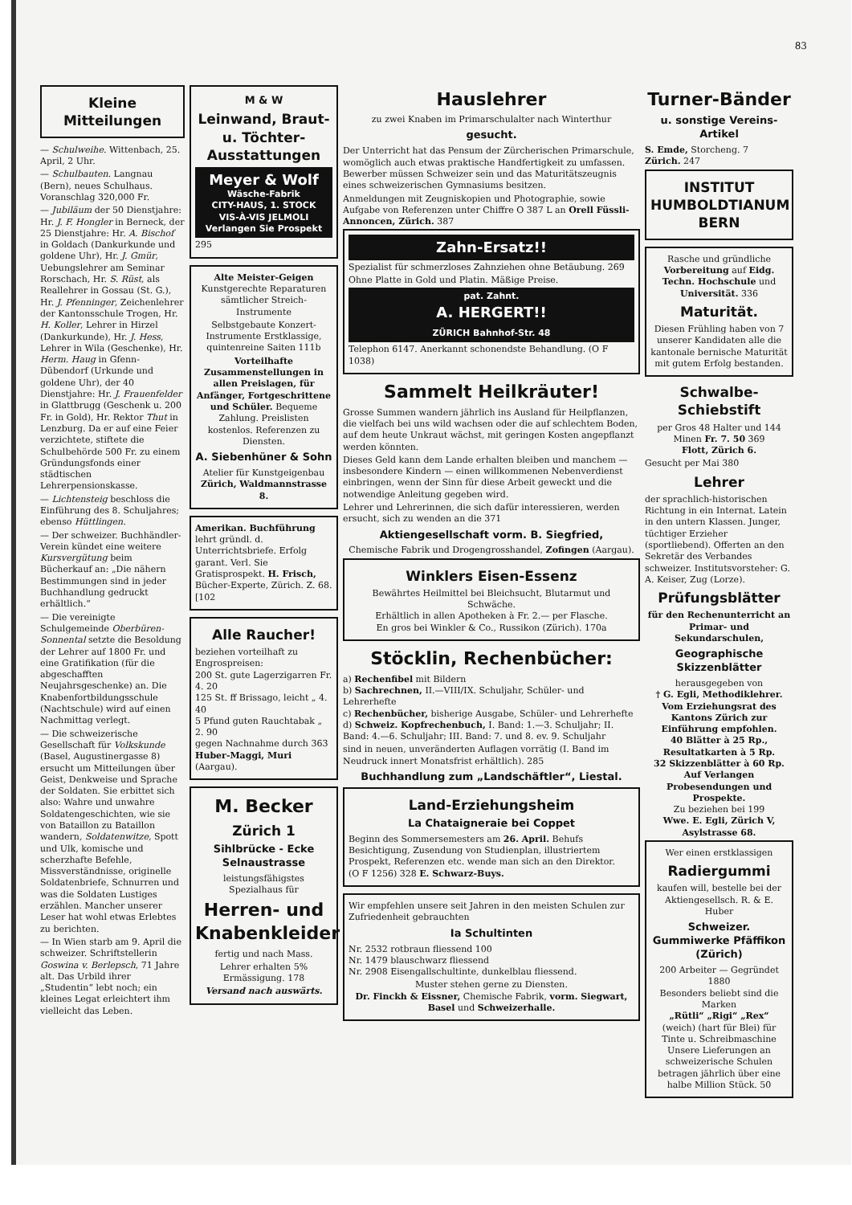83
Kleine Mitteilungen
— Schulweihe. Wittenbach, 25. April, 2 Uhr.
— Schulbauten. Langnau (Bern), neues Schulhaus. Voranschlag 320,000 Fr.
— Jubiläum der 50 Dienstjahre: Hr. J. F. Hongler in Berneck, der 25 Dienstjahre: Hr. A. Bischof in Goldach (Dankurkunde und goldene Uhr), Hr. J. Gmür, Uebungslehrer am Seminar Rorschach, Hr. S. Rüst, als Reallehrer in Gossau (St. G.), Hr. J. Pfenninger, Zeichenlehrer der Kantonsschule Trogen, Hr. H. Koller, Lehrer in Hirzel (Dankurkunde), Hr. J. Hess, Lehrer in Wila (Geschenke), Hr. Herm. Haug in Gfenn-Dübendorf (Urkunde und goldene Uhr), der 40 Dienstjahre: Hr. J. Frauenfelder in Glattbrugg (Geschenk u. 200 Fr. in Gold), Hr. Rektor Thut in Lenzburg. Da er auf eine Feier verzichtete, stiftete die Schulbehörde 500 Fr. zu einem Gründungsfonds einer städtischen Lehrerpensionskasse.
— Lichtensteig beschloss die Einführung des 8. Schuljahres; ebenso Hüttlingen.
— Der schweizer. Buchhändler-Verein kündet eine weitere Kursvergütung beim Bücherkauf an: „Die nähern Bestimmungen sind in jeder Buchhandlung gedruckt erhältlich.“
— Die vereinigte Schulgemeinde Oberbüren-Sonnental setzte die Besoldung der Lehrer auf 1800 Fr. und eine Gratifikation (für die abgeschafften Neujahrsgeschenke) an. Die Knabenfortbildungsschule (Nachtschule) wird auf einen Nachmittag verlegt.
— Die schweizerische Gesellschaft für Volkskunde (Basel, Augustinergasse 8) ersucht um Mitteilungen über Geist, Denkweise und Sprache der Soldaten. Sie erbittet sich also: Wahre und unwahre Soldatengeschichten, wie sie von Bataillon zu Bataillon wandern, Soldatenwitze, Spott und Ulk, komische und scherzhafte Befehle, Missverständnisse, originelle Soldatenbriefe, Schnurren und was die Soldaten Lustiges erzählen. Mancher unserer Leser hat wohl etwas Erlebtes zu berichten.
— In Wien starb am 9. April die schweizer. Schriftstellerin Goswina v. Berlepsch, 71 Jahre alt. Das Urbild ihrer „Studentin“ lebt noch; ein kleines Legat erleichtert ihm vielleicht das Leben.
M & W
Leinwand, Braut- u. Töchter-Ausstattungen
Meyer & Wolf
Wäsche-Fabrik
CITY-HAUS, 1. STOCK
VIS-À-VIS JELMOLI
Verlangen Sie Prospekt
295
Alte Meister-Geigen Kunstgerechte Reparaturen sämtlicher Streich-Instrumente
Selbstgebaute Konzert-Instrumente Erstklassige, quintenreine Saiten 111b
Vorteilhafte Zusammenstellungen in allen Preislagen, für Anfänger, Fortgeschrittene und Schüler. Bequeme Zahlung. Preislisten kostenlos. Referenzen zu Diensten.
A. Siebenhüner & Sohn
Atelier für Kunstgeigenbau
Zürich, Waldmannstrasse 8.
Amerikan. Buchführung lehrt gründl. d. Unterrichtsbriefe. Erfolg garant. Verl. Sie Gratisprospekt. H. Frisch, Bücher-Experte, Zürich. Z. 68. [102
Alle Raucher!
beziehen vorteilhaft zu Engrospreisen:
200 St. gute Lagerzigarren Fr. 4. 20
125 St. ff Brissago, leicht „ 4. 40
5 Pfund guten Rauchtabak „ 2. 90
gegen Nachnahme durch 363
Huber-Maggi, Muri (Aargau).
M. Becker
Zürich 1
Sihlbrücke - Ecke Selnaustrasse
leistungsfähigstes Spezialhaus für
Herren- und Knabenkleider
fertig und nach Mass.
Lehrer erhalten 5% Ermässigung. 178
Versand nach auswärts.
Hauslehrer
zu zwei Knaben im Primarschulalter nach Winterthur
gesucht.
Der Unterricht hat das Pensum der Zürcherischen Primarschule, womöglich auch etwas praktische Handfertigkeit zu umfassen. Bewerber müssen Schweizer sein und das Maturitätszeugnis eines schweizerischen Gymnasiums besitzen.
Anmeldungen mit Zeugniskopien und Photographie, sowie Aufgabe von Referenzen unter Chiffre O 387 L an Orell Füssli-Annoncen, Zürich. 387
Zahn-Ersatz!!
Spezialist für schmerzloses Zahnziehen ohne Betäubung. 269
Ohne Platte in Gold und Platin. Mäßige Preise.
pat. Zahnt.
A. HERGERT!!
ZÜRICH Bahnhof-Str. 48
Telephon 6147. Anerkannt schonendste Behandlung. (O F 1038)
Sammelt Heilkräuter!
Grosse Summen wandern jährlich ins Ausland für Heilpflanzen, die vielfach bei uns wild wachsen oder die auf schlechtem Boden, auf dem heute Unkraut wächst, mit geringen Kosten angepflanzt werden könnten.
Dieses Geld kann dem Lande erhalten bleiben und manchem — insbesondere Kindern — einen willkommenen Nebenverdienst einbringen, wenn der Sinn für diese Arbeit geweckt und die notwendige Anleitung gegeben wird.
Lehrer und Lehrerinnen, die sich dafür interessieren, werden ersucht, sich zu wenden an die 371
Aktiengesellschaft vorm. B. Siegfried,
Chemische Fabrik und Drogengrosshandel, Zofingen (Aargau).
Winklers Eisen-Essenz
Bewährtes Heilmittel bei Bleichsucht, Blutarmut und Schwäche.
Erhältlich in allen Apotheken à Fr. 2.— per Flasche.
En gros bei Winkler & Co., Russikon (Zürich). 170a
Stöcklin, Rechenbücher:
a) Rechenfibel mit Bildern
b) Sachrechnen, II.—VIII/IX. Schuljahr, Schüler- und Lehrerhefte
c) Rechenbücher, bisherige Ausgabe, Schüler- und Lehrerhefte
d) Schweiz. Kopfrechenbuch, I. Band: 1.—3. Schuljahr; II. Band: 4.—6. Schuljahr; III. Band: 7. und 8. ev. 9. Schuljahr
sind in neuen, unveränderten Auflagen vorrätig (I. Band im Neudruck innert Monatsfrist erhältlich). 285
Buchhandlung zum „Landschäftler“, Liestal.
Land-Erziehungsheim
La Chataigneraie bei Coppet
Beginn des Sommersemesters am 26. April. Behufs Besichtigung, Zusendung von Studienplan, illustriertem Prospekt, Referenzen etc. wende man sich an den Direktor.
(O F 1256) 328 E. Schwarz-Buys.
Wir empfehlen unsere seit Jahren in den meisten Schulen zur Zufriedenheit gebrauchten
Ia Schultinten
Nr. 2532 rotbraun fliessend 100
Nr. 1479 blauschwarz fliessend
Nr. 2908 Eisengallschultinte, dunkelblau fliessend.
Muster stehen gerne zu Diensten.
Dr. Finckh & Eissner, Chemische Fabrik, vorm. Siegwart, Basel und Schweizerhalle.
Turner-Bänder
u. sonstige Vereins-Artikel
S. Emde, Storcheng. 7
Zürich. 247
INSTITUT HUMBOLDTIANUM BERN
Rasche und gründliche Vorbereitung auf Eidg. Techn. Hochschule und Universität. 336
Maturität.
Diesen Frühling haben von 7 unserer Kandidaten alle die kantonale bernische Maturität mit gutem Erfolg bestanden.
Schwalbe-Schiebstift
per Gros 48 Halter und 144 Minen Fr. 7. 50 369
Flott, Zürich 6.
Gesucht per Mai 380
Lehrer
der sprachlich-historischen Richtung in ein Internat. Latein in den untern Klassen. Junger, tüchtiger Erzieher (sportliebend). Offerten an den Sekretär des Verbandes schweizer. Institutsvorsteher: G. A. Keiser, Zug (Lorze).
Prüfungsblätter
für den Rechenunterricht an Primar- und Sekundarschulen,
Geographische Skizzenblätter
herausgegeben von
† G. Egli, Methodiklehrer.
Vom Erziehungsrat des Kantons Zürich zur Einführung empfohlen.
40 Blätter à 25 Rp., Resultatkarten à 5 Rp.
32 Skizzenblätter à 60 Rp.
Auf Verlangen Probesendungen und Prospekte.
Zu beziehen bei 199
Wwe. E. Egli, Zürich V, Asylstrasse 68.
Wer einen erstklassigen
Radiergummi
kaufen will, bestelle bei der Aktiengesellsch. R. & E. Huber
Schweizer. Gummiwerke Pfäffikon (Zürich)
200 Arbeiter — Gegründet 1880
Besonders beliebt sind die Marken
„Rütli“ „Rigi“ „Rex“
(weich) (hart für Blei) für Tinte u. Schreibmaschine
Unsere Lieferungen an schweizerische Schulen betragen jährlich über eine halbe Million Stück. 50